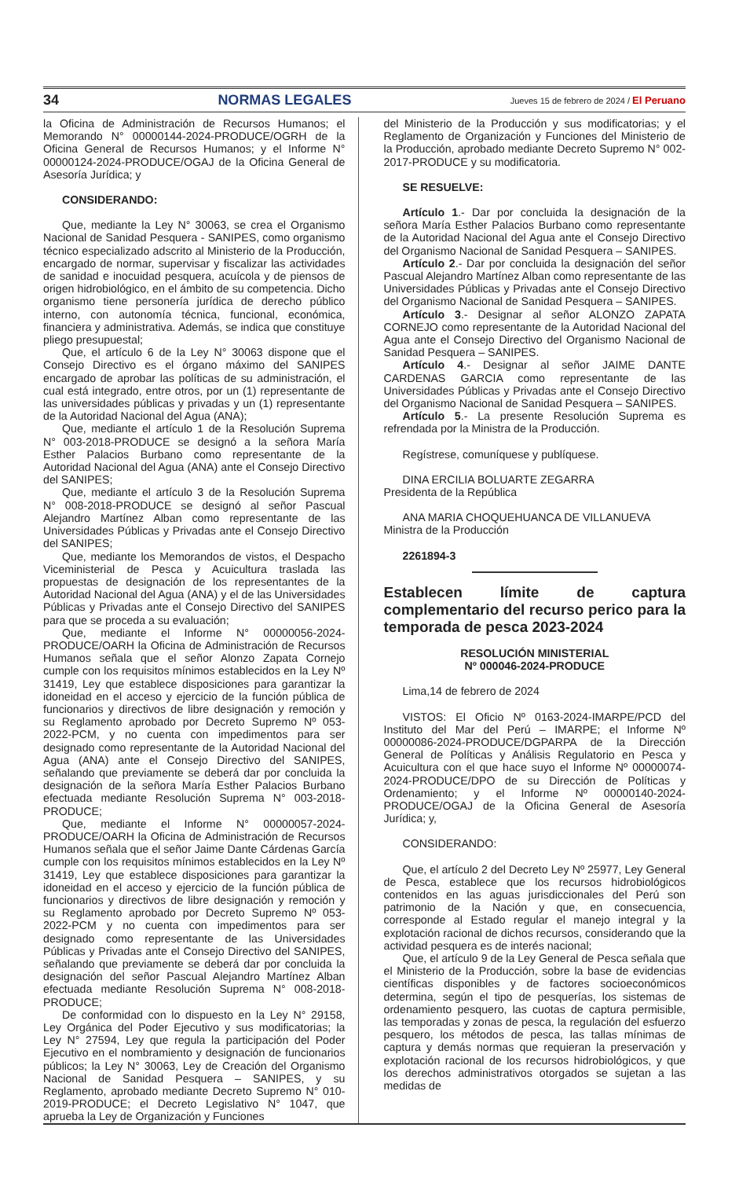34 NORMAS LEGALES Jueves 15 de febrero de 2024 / El Peruano
la Oficina de Administración de Recursos Humanos; el Memorando N° 00000144-2024-PRODUCE/OGRH de la Oficina General de Recursos Humanos; y el Informe N° 00000124-2024-PRODUCE/OGAJ de la Oficina General de Asesoría Jurídica; y
CONSIDERANDO:
Que, mediante la Ley N° 30063, se crea el Organismo Nacional de Sanidad Pesquera - SANIPES, como organismo técnico especializado adscrito al Ministerio de la Producción, encargado de normar, supervisar y fiscalizar las actividades de sanidad e inocuidad pesquera, acuícola y de piensos de origen hidrobiológico, en el ámbito de su competencia. Dicho organismo tiene personería jurídica de derecho público interno, con autonomía técnica, funcional, económica, financiera y administrativa. Además, se indica que constituye pliego presupuestal;
Que, el artículo 6 de la Ley N° 30063 dispone que el Consejo Directivo es el órgano máximo del SANIPES encargado de aprobar las políticas de su administración, el cual está integrado, entre otros, por un (1) representante de las universidades públicas y privadas y un (1) representante de la Autoridad Nacional del Agua (ANA);
Que, mediante el artículo 1 de la Resolución Suprema N° 003-2018-PRODUCE se designó a la señora María Esther Palacios Burbano como representante de la Autoridad Nacional del Agua (ANA) ante el Consejo Directivo del SANIPES;
Que, mediante el artículo 3 de la Resolución Suprema N° 008-2018-PRODUCE se designó al señor Pascual Alejandro Martínez Alban como representante de las Universidades Públicas y Privadas ante el Consejo Directivo del SANIPES;
Que, mediante los Memorandos de vistos, el Despacho Viceministerial de Pesca y Acuicultura traslada las propuestas de designación de los representantes de la Autoridad Nacional del Agua (ANA) y el de las Universidades Públicas y Privadas ante el Consejo Directivo del SANIPES para que se proceda a su evaluación;
Que, mediante el Informe N° 00000056-2024-PRODUCE/OARH la Oficina de Administración de Recursos Humanos señala que el señor Alonzo Zapata Cornejo cumple con los requisitos mínimos establecidos en la Ley Nº 31419, Ley que establece disposiciones para garantizar la idoneidad en el acceso y ejercicio de la función pública de funcionarios y directivos de libre designación y remoción y su Reglamento aprobado por Decreto Supremo Nº 053-2022-PCM, y no cuenta con impedimentos para ser designado como representante de la Autoridad Nacional del Agua (ANA) ante el Consejo Directivo del SANIPES, señalando que previamente se deberá dar por concluida la designación de la señora María Esther Palacios Burbano efectuada mediante Resolución Suprema N° 003-2018-PRODUCE;
Que, mediante el Informe N° 00000057-2024-PRODUCE/OARH la Oficina de Administración de Recursos Humanos señala que el señor Jaime Dante Cárdenas García cumple con los requisitos mínimos establecidos en la Ley Nº 31419, Ley que establece disposiciones para garantizar la idoneidad en el acceso y ejercicio de la función pública de funcionarios y directivos de libre designación y remoción y su Reglamento aprobado por Decreto Supremo Nº 053-2022-PCM y no cuenta con impedimentos para ser designado como representante de las Universidades Públicas y Privadas ante el Consejo Directivo del SANIPES, señalando que previamente se deberá dar por concluida la designación del señor Pascual Alejandro Martínez Alban efectuada mediante Resolución Suprema N° 008-2018-PRODUCE;
De conformidad con lo dispuesto en la Ley N° 29158, Ley Orgánica del Poder Ejecutivo y sus modificatorias; la Ley N° 27594, Ley que regula la participación del Poder Ejecutivo en el nombramiento y designación de funcionarios públicos; la Ley N° 30063, Ley de Creación del Organismo Nacional de Sanidad Pesquera – SANIPES, y su Reglamento, aprobado mediante Decreto Supremo N° 010-2019-PRODUCE; el Decreto Legislativo N° 1047, que aprueba la Ley de Organización y Funciones
del Ministerio de la Producción y sus modificatorias; y el Reglamento de Organización y Funciones del Ministerio de la Producción, aprobado mediante Decreto Supremo N° 002-2017-PRODUCE y su modificatoria.
SE RESUELVE:
Artículo 1.- Dar por concluida la designación de la señora María Esther Palacios Burbano como representante de la Autoridad Nacional del Agua ante el Consejo Directivo del Organismo Nacional de Sanidad Pesquera – SANIPES.
Artículo 2.- Dar por concluida la designación del señor Pascual Alejandro Martínez Alban como representante de las Universidades Públicas y Privadas ante el Consejo Directivo del Organismo Nacional de Sanidad Pesquera – SANIPES.
Artículo 3.- Designar al señor ALONZO ZAPATA CORNEJO como representante de la Autoridad Nacional del Agua ante el Consejo Directivo del Organismo Nacional de Sanidad Pesquera – SANIPES.
Artículo 4.- Designar al señor JAIME DANTE CARDENAS GARCIA como representante de las Universidades Públicas y Privadas ante el Consejo Directivo del Organismo Nacional de Sanidad Pesquera – SANIPES.
Artículo 5.- La presente Resolución Suprema es refrendada por la Ministra de la Producción.
Regístrese, comuníquese y publíquese.
DINA ERCILIA BOLUARTE ZEGARRA
Presidenta de la República
ANA MARIA CHOQUEHUANCA DE VILLANUEVA
Ministra de la Producción
2261894-3
Establecen límite de captura complementario del recurso perico para la temporada de pesca 2023-2024
RESOLUCIÓN MINISTERIAL
Nº 000046-2024-PRODUCE
Lima,14 de febrero de 2024
VISTOS: El Oficio Nº 0163-2024-IMARPE/PCD del Instituto del Mar del Perú – IMARPE; el Informe Nº 00000086-2024-PRODUCE/DGPARPA de la Dirección General de Políticas y Análisis Regulatorio en Pesca y Acuicultura con el que hace suyo el Informe Nº 00000074-2024-PRODUCE/DPO de su Dirección de Políticas y Ordenamiento; y el Informe Nº 00000140-2024-PRODUCE/OGAJ de la Oficina General de Asesoría Jurídica; y,
CONSIDERANDO:
Que, el artículo 2 del Decreto Ley Nº 25977, Ley General de Pesca, establece que los recursos hidrobiológicos contenidos en las aguas jurisdiccionales del Perú son patrimonio de la Nación y que, en consecuencia, corresponde al Estado regular el manejo integral y la explotación racional de dichos recursos, considerando que la actividad pesquera es de interés nacional;
Que, el artículo 9 de la Ley General de Pesca señala que el Ministerio de la Producción, sobre la base de evidencias científicas disponibles y de factores socioeconómicos determina, según el tipo de pesquerías, los sistemas de ordenamiento pesquero, las cuotas de captura permisible, las temporadas y zonas de pesca, la regulación del esfuerzo pesquero, los métodos de pesca, las tallas mínimas de captura y demás normas que requieran la preservación y explotación racional de los recursos hidrobiológicos, y que los derechos administrativos otorgados se sujetan a las medidas de